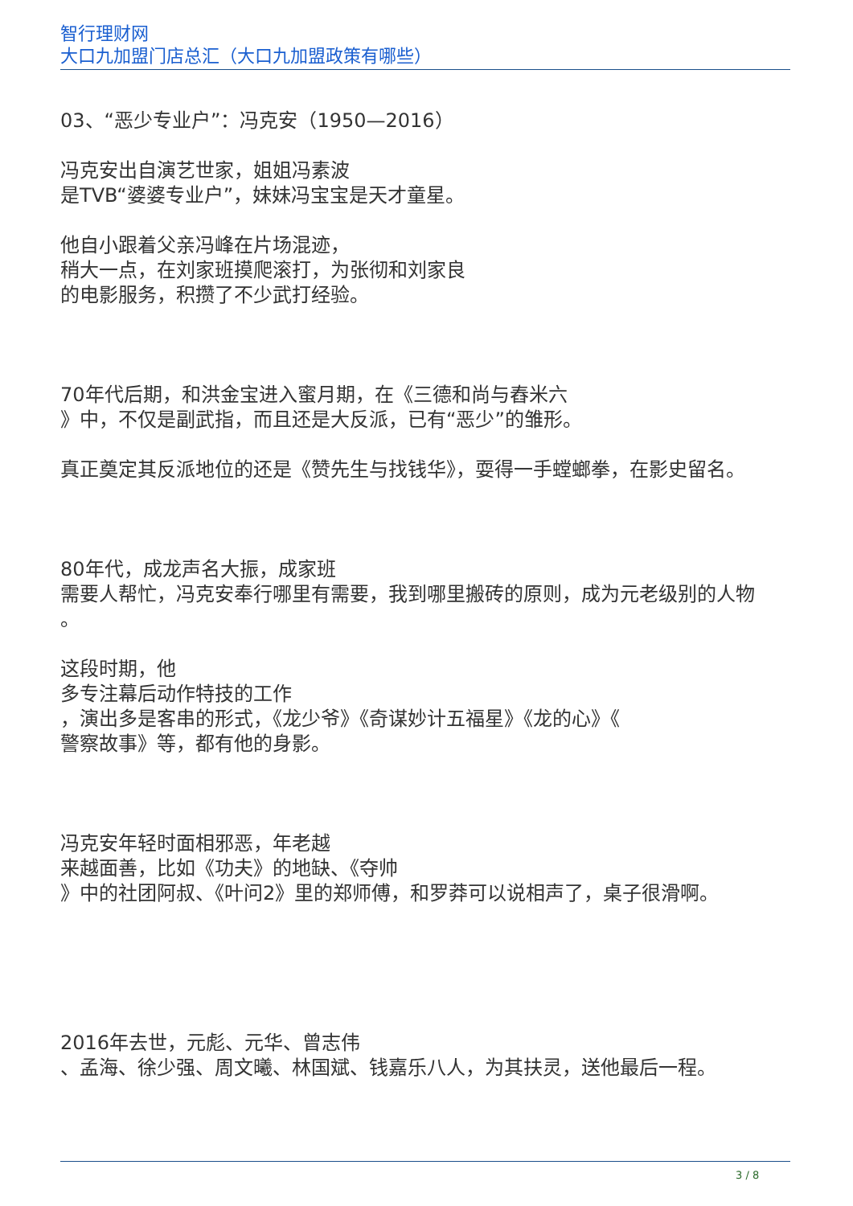智行理财网
大口九加盟门店总汇（大口九加盟政策有哪些）
03、“恶少专业户”：冯克安（1950—2016）
冯克安出自演艺世家，姐姐冯素波
是TVB“婆婆专业户”，妹妹冯宝宝是天才童星。
他自小跟着父亲冯峰在片场混迹，
稍大一点，在刘家班摸爬滚打，为张彻和刘家良
的电影服务，积攒了不少武打经验。
70年代后期，和洪金宝进入蜜月期，在《三德和尚与舂米六
》中，不仅是副武指，而且还是大反派，已有“恶少”的雏形。
真正奠定其反派地位的还是《赞先生与找钱华》，耍得一手螳螂拳，在影史留名。
80年代，成龙声名大振，成家班
需要人帮忙，冯克安奉行哪里有需要，我到哪里搬砖的原则，成为元老级别的人物
。
这段时期，他
多专注幕后动作特技的工作
，演出多是客串的形式，《龙少爷》《奇谋妙计五福星》《龙的心》《
警察故事》等，都有他的身影。
冯克安年轻时面相邪恶，年老越
来越面善，比如《功夫》的地缺、《夺帅
》中的社团阿叔、《叶问2》里的郑师傅，和罗莽可以说相声了，桌子很滑啊。
2016年去世，元彪、元华、曾志伟
、孟海、徐少强、周文曦、林国斌、钱嘉乐八人，为其扶灵，送他最后一程。
3 / 8